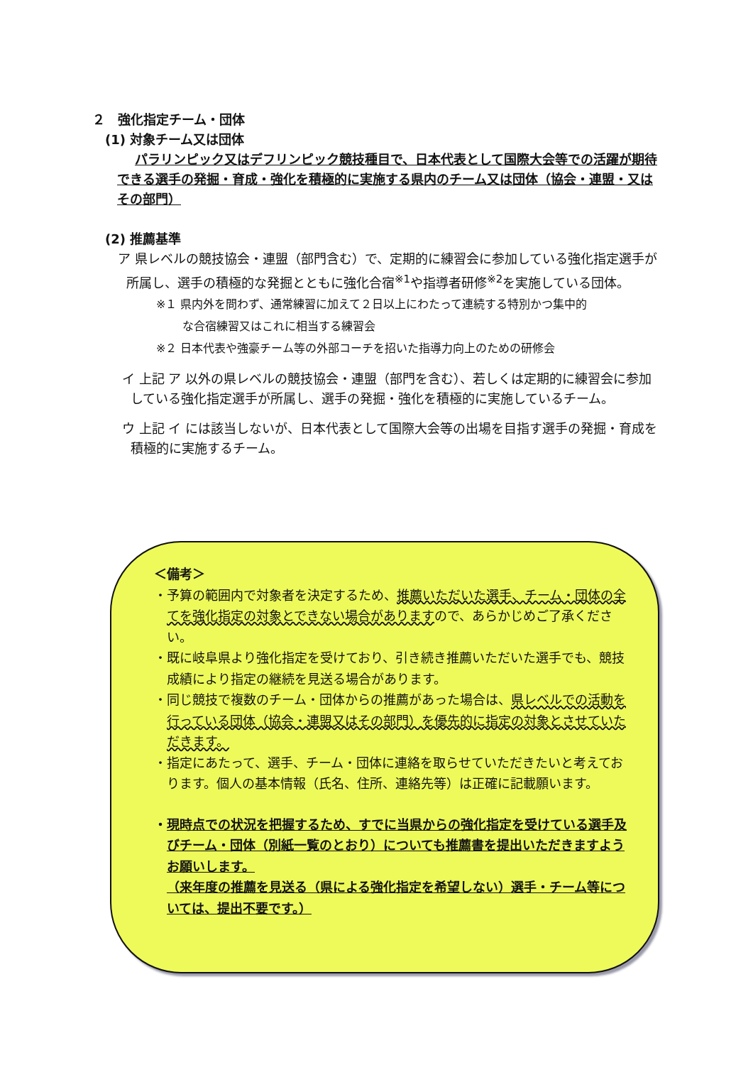２　強化指定チーム・団体
(1) 対象チーム又は団体
パラリンピック又はデフリンピック競技種目で、日本代表として国際大会等での活躍が期待できる選手の発掘・育成・強化を積極的に実施する県内のチーム又は団体（協会・連盟・又はその部門）
(2) 推薦基準
ア 県レベルの競技協会・連盟（部門含む）で、定期的に練習会に参加している強化指定選手が所属し、選手の積極的な発掘とともに強化合宿<sup>※1</sup>や指導者研修<sup>※2</sup>を実施している団体。
※１ 県内外を問わず、通常練習に加えて２日以上にわたって連続する特別かつ集中的
　　 な合宿練習又はこれに相当する練習会
※２ 日本代表や強豪チーム等の外部コーチを招いた指導力向上のための研修会
イ 上記 ア 以外の県レベルの競技協会・連盟（部門を含む）、若しくは定期的に練習会に参加している強化指定選手が所属し、選手の発掘・強化を積極的に実施しているチーム。
ウ 上記 イ には該当しないが、日本代表として国際大会等の出場を目指す選手の発掘・育成を積極的に実施するチーム。
＜備考＞
・予算の範囲内で対象者を決定するため、推薦いただいた選手、チーム・団体の全てを強化指定の対象とできない場合がありますので、あらかじめご了承ください。
・既に岐阜県より強化指定を受けており、引き続き推薦いただいた選手でも、競技成績により指定の継続を見送る場合があります。
・同じ競技で複数のチーム・団体からの推薦があった場合は、県レベルでの活動を行っている団体（協会・連盟又はその部門）を優先的に指定の対象とさせていただきます。
・指定にあたって、選手、チーム・団体に連絡を取らせていただきたいと考えております。個人の基本情報（氏名、住所、連絡先等）は正確に記載願います。
・現時点での状況を把握するため、すでに当県からの強化指定を受けている選手及びチーム・団体（別紙一覧のとおり）についても推薦書を提出いただきますようお願いします。
（来年度の推薦を見送る（県による強化指定を希望しない）選手・チーム等については、提出不要です。）